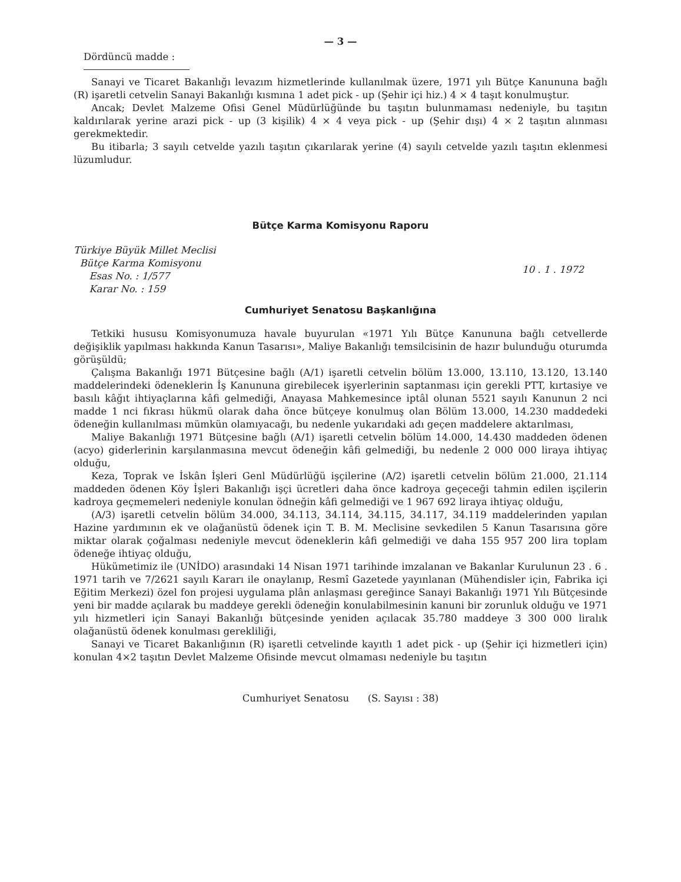— 3 —
Dördüncü madde :
Sanayi ve Ticaret Bakanlığı levazım hizmetlerinde kullanılmak üzere, 1971 yılı Bütçe Kanununa bağlı (R) işaretli cetvelin Sanayi Bakanlığı kısmına 1 adet pick - up (Şehir içi hiz.) 4 × 4 taşıt konulmuştur.
Ancak; Devlet Malzeme Ofisi Genel Müdürlüğünde bu taşıtın bulunmaması nedeniyle, bu taşıtın kaldırılarak yerine arazi pick - up (3 kişilik) 4 × 4 veya pick - up (Şehir dışı) 4 × 2 taşıtın alınması gerekmektedir.
Bu itibarla; 3 sayılı cetvelde yazılı taşıtın çıkarılarak yerine (4) sayılı cetvelde yazılı taşıtın eklenmesi lüzumludur.
Bütçe Karma Komisyonu Raporu
Türkiye Büyük Millet Meclisi
Bütçe Karma Komisyonu
Esas No. : 1/577
Karar No. : 159
10 . 1 . 1972
Cumhuriyet Senatosu Başkanlığına
Tetkiki hususu Komisyonumuza havale buyurulan «1971 Yılı Bütçe Kanununa bağlı cetvellerde değişiklik yapılması hakkında Kanun Tasarısı», Maliye Bakanlığı temsilcisinin de hazır bulunduğu oturumda görüşüldü;
Çalışma Bakanlığı 1971 Bütçesine bağlı (A/1) işaretli cetvelin bölüm 13.000, 13.110, 13.120, 13.140 maddelerindeki ödeneklerin İş Kanununa girebilecek işyerlerinin saptanması için gerekli PTT, kırtasiye ve basılı kâğıt ihtiyaçlarına kâfi gelmediği, Anayasa Mahkemesince iptâl olunan 5521 sayılı Kanunun 2 nci madde 1 nci fıkrası hükmü olarak daha önce bütçeye konulmuş olan Bölüm 13.000, 14.230 maddedeki ödeneğin kullanılması mümkün olamıyacağı, bu nedenle yukarıdaki adı geçen maddelere aktarılması,
Maliye Bakanlığı 1971 Bütçesine bağlı (A/1) işaretli cetvelin bölüm 14.000, 14.430 maddeden ödenen (acyo) giderlerinin karşılanmasına mevcut ödeneğin kâfi gelmediği, bu nedenle 2 000 000 liraya ihtiyaç olduğu,
Keza, Toprak ve İskân İşleri Genl Müdürlüğü işçilerine (A/2) işaretli cetvelin bölüm 21.000, 21.114 maddeden ödenen Köy İşleri Bakanlığı işçi ücretleri daha önce kadroya geçeceği tahmin edilen işçilerin kadroya geçmemeleri nedeniyle konulan ödneğin kâfi gelmediği ve 1 967 692 liraya ihtiyaç olduğu,
(A/3) işaretli cetvelin bölüm 34.000, 34.113, 34.114, 34.115, 34.117, 34.119 maddelerinden yapılan Hazine yardımının ek ve olağanüstü ödenek için T. B. M. Meclisine sevkedilen 5 Kanun Tasarısına göre miktar olarak çoğalması nedeniyle mevcut ödeneklerin kâfi gelmediği ve daha 155 957 200 lira toplam ödeneğe ihtiyaç olduğu,
Hükümetimiz ile (UNİDO) arasındaki 14 Nisan 1971 tarihinde imzalanan ve Bakanlar Kurulunun 23 . 6 . 1971 tarih ve 7/2621 sayılı Kararı ile onaylanıp, Resmî Gazetede yayınlanan (Mühendisler için, Fabrika içi Eğitim Merkezi) özel fon projesi uygulama plân anlaşması gereğince Sanayi Bakanlığı 1971 Yılı Bütçesinde yeni bir madde açılarak bu maddeye gerekli ödeneğin konulabilmesinin kanuni bir zorunluk olduğu ve 1971 yılı hizmetleri için Sanayi Bakanlığı bütçesinde yeniden açılacak 35.780 maddeye 3 300 000 liralık olağanüstü ödenek konulması gerekliliği,
Sanayi ve Ticaret Bakanlığının (R) işaretli cetvelinde kayıtlı 1 adet pick - up (Şehir içi hizmetleri için) konulan 4×2 taşıtın Devlet Malzeme Ofisinde mevcut olmaması nedeniyle bu taşıtın
Cumhuriyet Senatosu (S. Sayısı : 38)